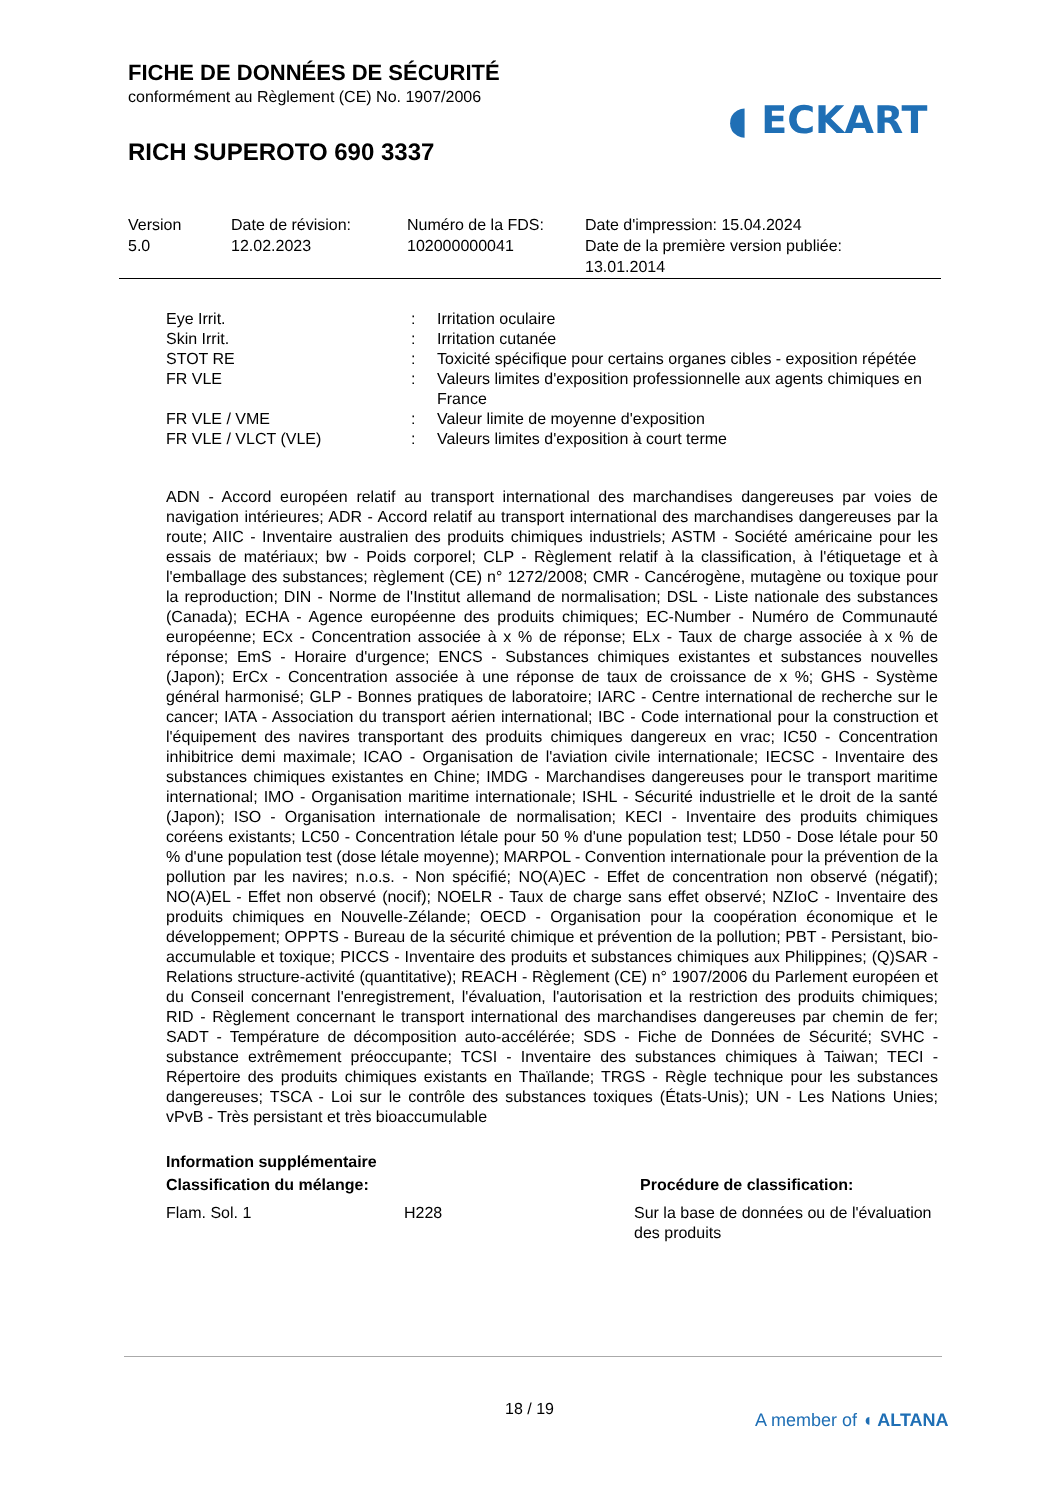FICHE DE DONNÉES DE SÉCURITÉ
conformément au Règlement (CE) No. 1907/2006
◖ ECKART
RICH SUPEROTO 690 3337
| Version 5.0 | Date de révision: 12.02.2023 | Numéro de la FDS: 102000000041 | Date d'impression: 15.04.2024 Date de la première version publiée: 13.01.2014 |
| Eye Irrit. | : | Irritation oculaire |
| Skin Irrit. | : | Irritation cutanée |
| STOT RE | : | Toxicité spécifique pour certains organes cibles - exposition répétée |
| FR VLE | : | Valeurs limites d'exposition professionnelle aux agents chimiques en France |
| FR VLE / VME | : | Valeur limite de moyenne d'exposition |
| FR VLE / VLCT (VLE) | : | Valeurs limites d'exposition à court terme |
ADN - Accord européen relatif au transport international des marchandises dangereuses par voies de navigation intérieures; ADR - Accord relatif au transport international des marchandises dangereuses par la route; AIIC - Inventaire australien des produits chimiques industriels; ASTM - Société américaine pour les essais de matériaux; bw - Poids corporel; CLP - Règlement relatif à la classification, à l'étiquetage et à l'emballage des substances; règlement (CE) n° 1272/2008; CMR - Cancérogène, mutagène ou toxique pour la reproduction; DIN - Norme de l'Institut allemand de normalisation; DSL - Liste nationale des substances (Canada); ECHA - Agence européenne des produits chimiques; EC-Number - Numéro de Communauté européenne; ECx - Concentration associée à x % de réponse; ELx - Taux de charge associée à x % de réponse; EmS - Horaire d'urgence; ENCS - Substances chimiques existantes et substances nouvelles (Japon); ErCx - Concentration associée à une réponse de taux de croissance de x %; GHS - Système général harmonisé; GLP - Bonnes pratiques de laboratoire; IARC - Centre international de recherche sur le cancer; IATA - Association du transport aérien international; IBC - Code international pour la construction et l'équipement des navires transportant des produits chimiques dangereux en vrac; IC50 - Concentration inhibitrice demi maximale; ICAO - Organisation de l'aviation civile internationale; IECSC - Inventaire des substances chimiques existantes en Chine; IMDG - Marchandises dangereuses pour le transport maritime international; IMO - Organisation maritime internationale; ISHL - Sécurité industrielle et le droit de la santé (Japon); ISO - Organisation internationale de normalisation; KECI - Inventaire des produits chimiques coréens existants; LC50 - Concentration létale pour 50 % d'une population test; LD50 - Dose létale pour 50 % d'une population test (dose létale moyenne); MARPOL - Convention internationale pour la prévention de la pollution par les navires; n.o.s. - Non spécifié; NO(A)EC - Effet de concentration non observé (négatif); NO(A)EL - Effet non observé (nocif); NOELR - Taux de charge sans effet observé; NZIoC - Inventaire des produits chimiques en Nouvelle-Zélande; OECD - Organisation pour la coopération économique et le développement; OPPTS - Bureau de la sécurité chimique et prévention de la pollution; PBT - Persistant, bio-accumulable et toxique; PICCS - Inventaire des produits et substances chimiques aux Philippines; (Q)SAR - Relations structure-activité (quantitative); REACH - Règlement (CE) n° 1907/2006 du Parlement européen et du Conseil concernant l'enregistrement, l'évaluation, l'autorisation et la restriction des produits chimiques; RID - Règlement concernant le transport international des marchandises dangereuses par chemin de fer; SADT - Température de décomposition auto-accélérée; SDS - Fiche de Données de Sécurité; SVHC - substance extrêmement préoccupante; TCSI - Inventaire des substances chimiques à Taiwan; TECI - Répertoire des produits chimiques existants en Thaïlande; TRGS - Règle technique pour les substances dangereuses; TSCA - Loi sur le contrôle des substances toxiques (États-Unis); UN - Les Nations Unies; vPvB - Très persistant et très bioaccumulable
Information supplémentaire
| Classification du mélange: | | Procédure de classification: |
| Flam. Sol. 1 | H228 | Sur la base de données ou de l'évaluation des produits |
18 / 19
A member of ◖ ALTANA